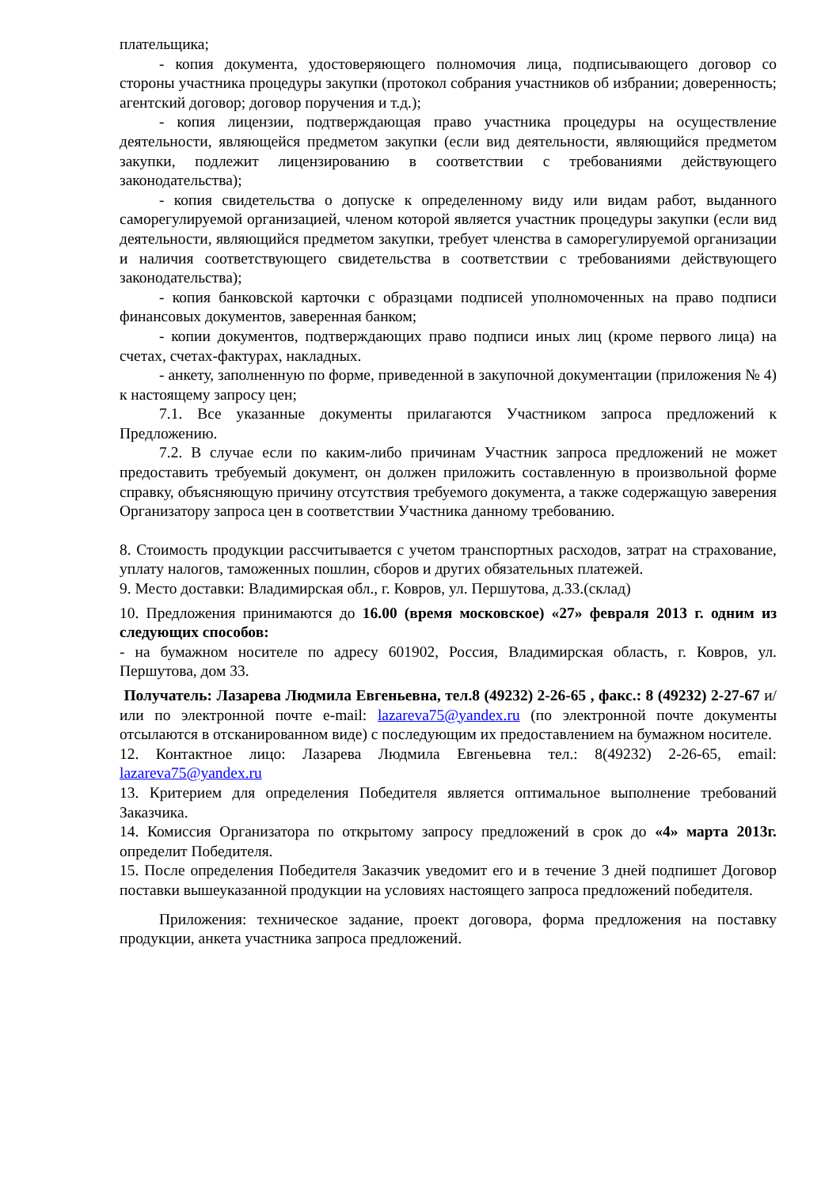плательщика;
- копия документа, удостоверяющего полномочия лица, подписывающего договор со стороны участника процедуры закупки (протокол собрания участников об избрании; доверенность; агентский договор; договор поручения и т.д.);
- копия лицензии, подтверждающая право участника процедуры на осуществление деятельности, являющейся предметом закупки (если вид деятельности, являющийся предметом закупки, подлежит лицензированию в соответствии с требованиями действующего законодательства);
- копия свидетельства о допуске к определенному виду или видам работ, выданного саморегулируемой организацией, членом которой является участник процедуры закупки (если вид деятельности, являющийся предметом закупки, требует членства в саморегулируемой организации и наличия соответствующего свидетельства в соответствии с требованиями действующего законодательства);
- копия банковской карточки с образцами подписей уполномоченных на право подписи финансовых документов, заверенная банком;
- копии документов, подтверждающих право подписи иных лиц (кроме первого лица) на счетах, счетах-фактурах, накладных.
- анкету, заполненную по форме, приведенной в закупочной документации (приложения № 4) к настоящему запросу цен;
7.1. Все указанные документы прилагаются Участником запроса предложений к Предложению.
7.2. В случае если по каким-либо причинам Участник запроса предложений не может предоставить требуемый документ, он должен приложить составленную в произвольной форме справку, объясняющую причину отсутствия требуемого документа, а также содержащую заверения Организатору запроса цен в соответствии Участника данному требованию.
8. Стоимость продукции рассчитывается с учетом транспортных расходов, затрат на страхование, уплату налогов, таможенных пошлин, сборов и других обязательных платежей.
9. Место доставки: Владимирская обл., г. Ковров, ул. Першутова, д.33.(склад)
10. Предложения принимаются до 16.00 (время московское) «27» февраля 2013 г. одним из следующих способов:
- на бумажном носителе по адресу 601902, Россия, Владимирская область, г. Ковров, ул. Першутова, дом 33.
Получатель: Лазарева Людмила Евгеньевна, тел.8 (49232) 2-26-65 , факс.: 8 (49232) 2-27-67 и/или по электронной почте e-mail: lazareva75@yandex.ru (по электронной почте документы отсылаются в отсканированном виде) с последующим их предоставлением на бумажном носителе.
12. Контактное лицо: Лазарева Людмила Евгеньевна тел.: 8(49232) 2-26-65, email: lazareva75@yandex.ru
13. Критерием для определения Победителя является оптимальное выполнение требований Заказчика.
14. Комиссия Организатора по открытому запросу предложений в срок до «4» марта 2013г. определит Победителя.
15. После определения Победителя Заказчик уведомит его и в течение 3 дней подпишет Договор поставки вышеуказанной продукции на условиях настоящего запроса предложений победителя.
Приложения: техническое задание, проект договора, форма предложения на поставку продукции, анкета участника запроса предложений.